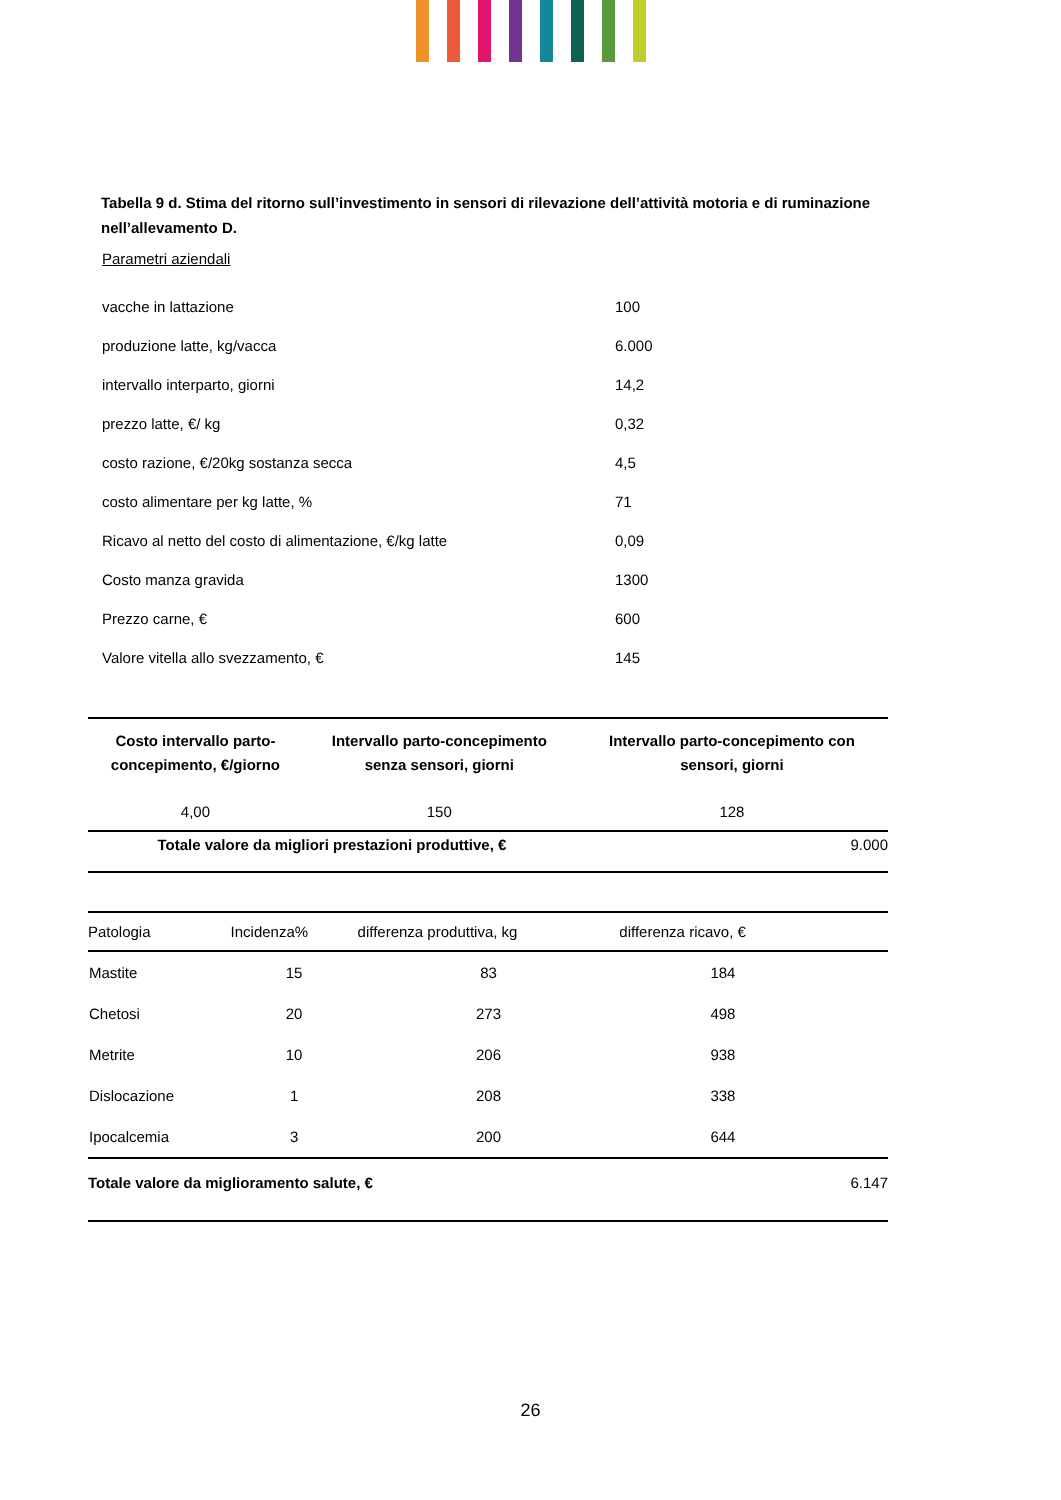Tabella 9 d. Stima del ritorno sull’investimento in sensori di rilevazione dell’attività motoria e di ruminazione nell’allevamento D.
Parametri aziendali
| vacche in lattazione | 100 |
| produzione latte, kg/vacca | 6.000 |
| intervallo interparto, giorni | 14,2 |
| prezzo latte, €/ kg | 0,32 |
| costo razione, €/20kg sostanza secca | 4,5 |
| costo alimentare per kg latte, % | 71 |
| Ricavo al netto del costo di alimentazione, €/kg latte | 0,09 |
| Costo manza gravida | 1300 |
| Prezzo carne, € | 600 |
| Valore vitella allo svezzamento, € | 145 |
| Costo intervallo parto- concepimento, €/giorno | Intervallo parto-concepimento senza sensori, giorni | Intervallo parto-concepimento con sensori, giorni |
| --- | --- | --- |
| 4,00 | 150 | 128 |
| Totale valore da migliori prestazioni produttive, € | | 9.000 |
| Patologia | Incidenza% | differenza produttiva, kg | differenza ricavo, € | |
| --- | --- | --- | --- | --- |
| Mastite | 15 | 83 | 184 | |
| Chetosi | 20 | 273 | 498 | |
| Metrite | 10 | 206 | 938 | |
| Dislocazione | 1 | 208 | 338 | |
| Ipocalcemia | 3 | 200 | 644 | |
| Totale valore da miglioramento salute, € | | | | 6.147 |
26